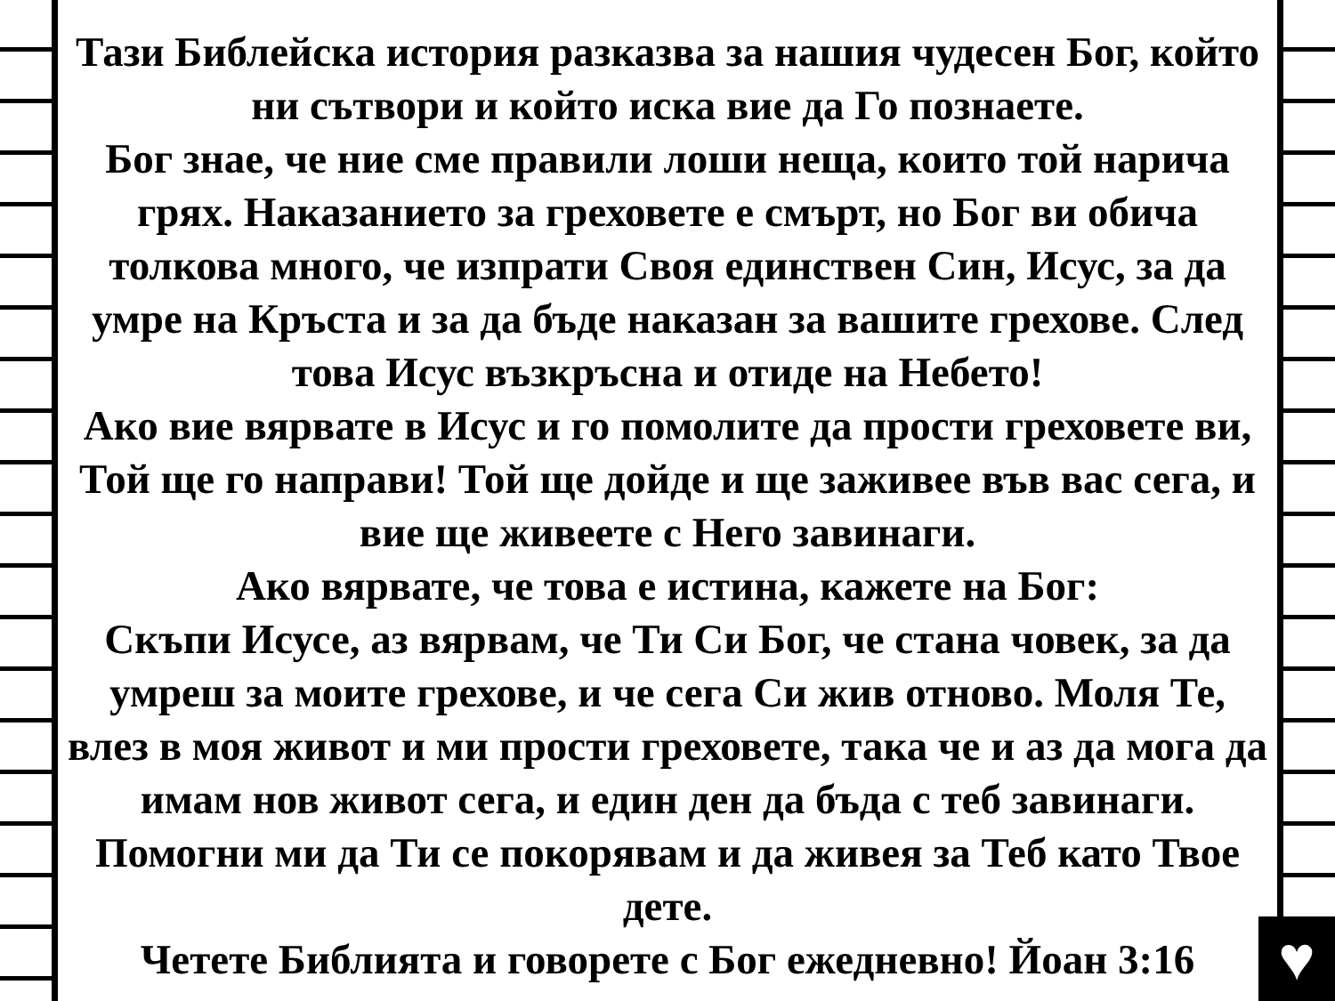Тази Библейска история разказва за нашия чудесен Бог, който ни сътвори и който иска вие да Го познаете.
Бог знае, че ние сме правили лоши неща, които той нарича грях. Наказанието за греховете е смърт, но Бог ви обича толкова много, че изпрати Своя единствен Син, Исус, за да умре на Кръста и за да бъде наказан за вашите грехове. След това Исус възкръсна и отиде на Небето!
Ако вие вярвате в Исус и го помолите да прости греховете ви, Той ще го направи! Той ще дойде и ще заживее във вас сега, и вие ще живеете с Него завинаги.
Ако вярвате, че това е истина, кажете на Бог:
Скъпи Исусе, аз вярвам, че Ти Си Бог, че стана човек, за да умреш за моите грехове, и че сега Си жив отново. Моля Те, влез в моя живот и ми прости греховете, така че и аз да мога да имам нов живот сега, и един ден да бъда с теб завинаги. Помогни ми да Ти се покорявам и да живея за Теб като Твое дете.
Четете Библията и говорете с Бог ежедневно! Йоан 3:16
♥